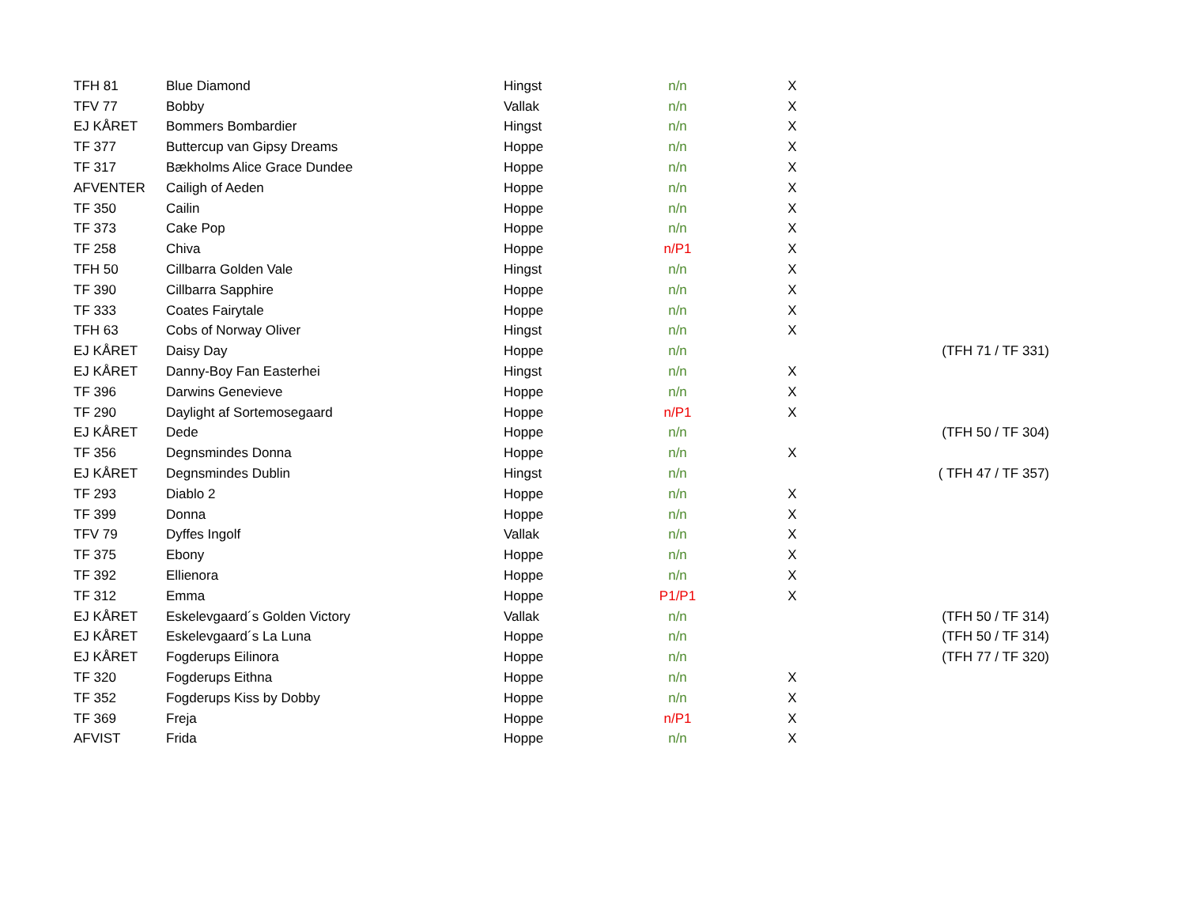| TFH 81 | Blue Diamond | Hingst | n/n | X | |
| TFV 77 | Bobby | Vallak | n/n | X | |
| EJ KÅRET | Bommers Bombardier | Hingst | n/n | X | |
| TF 377 | Buttercup van Gipsy Dreams | Hoppe | n/n | X | |
| TF 317 | Bækholms Alice Grace Dundee | Hoppe | n/n | X | |
| AFVENTER | Cailigh of Aeden | Hoppe | n/n | X | |
| TF 350 | Cailin | Hoppe | n/n | X | |
| TF 373 | Cake Pop | Hoppe | n/n | X | |
| TF 258 | Chiva | Hoppe | n/P1 | X | |
| TFH 50 | Cillbarra Golden Vale | Hingst | n/n | X | |
| TF 390 | Cillbarra Sapphire | Hoppe | n/n | X | |
| TF 333 | Coates Fairytale | Hoppe | n/n | X | |
| TFH 63 | Cobs of Norway Oliver | Hingst | n/n | X | |
| EJ KÅRET | Daisy Day | Hoppe | n/n | | (TFH 71 / TF 331) |
| EJ KÅRET | Danny-Boy Fan Easterhei | Hingst | n/n | X | |
| TF 396 | Darwins Genevieve | Hoppe | n/n | X | |
| TF 290 | Daylight af Sortemosegaard | Hoppe | n/P1 | X | |
| EJ KÅRET | Dede | Hoppe | n/n | | (TFH 50 / TF 304) |
| TF 356 | Degnsmindes Donna | Hoppe | n/n | X | |
| EJ KÅRET | Degnsmindes Dublin | Hingst | n/n | | ( TFH 47 / TF 357) |
| TF 293 | Diablo 2 | Hoppe | n/n | X | |
| TF 399 | Donna | Hoppe | n/n | X | |
| TFV 79 | Dyffes Ingolf | Vallak | n/n | X | |
| TF 375 | Ebony | Hoppe | n/n | X | |
| TF 392 | Ellienora | Hoppe | n/n | X | |
| TF 312 | Emma | Hoppe | P1/P1 | X | |
| EJ KÅRET | Eskelevgaard´s Golden Victory | Vallak | n/n | | (TFH 50 / TF 314) |
| EJ KÅRET | Eskelevgaard´s La Luna | Hoppe | n/n | | (TFH 50 / TF 314) |
| EJ KÅRET | Fogderups Eilinora | Hoppe | n/n | | (TFH 77 / TF 320) |
| TF 320 | Fogderups Eithna | Hoppe | n/n | X | |
| TF 352 | Fogderups Kiss by Dobby | Hoppe | n/n | X | |
| TF 369 | Freja | Hoppe | n/P1 | X | |
| AFVIST | Frida | Hoppe | n/n | X | |